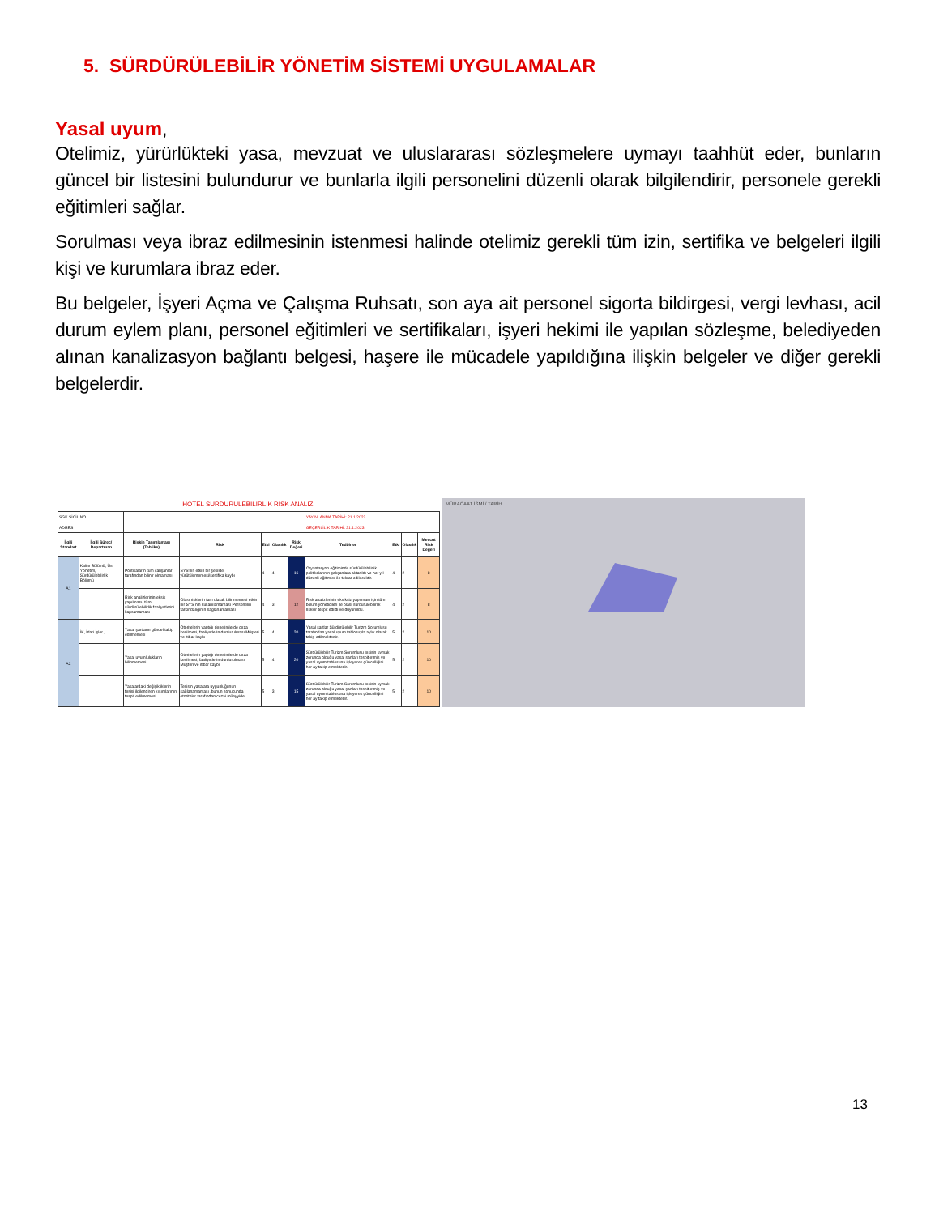5. SÜRDÜRÜLEBİLİR YÖNETİM SİSTEMİ UYGULAMALAR
Yasal uyum
,
Otelimiz, yürürlükteki yasa, mevzuat ve uluslararası sözleşmelere uymayı taahhüt eder, bunların güncel bir listesini bulundurur ve bunlarla ilgili personelini düzenli olarak bilgilendirir, personele gerekli eğitimleri sağlar.
Sorulması veya ibraz edilmesinin istenmesi halinde otelimiz gerekli tüm izin, sertifika ve belgeleri ilgili kişi ve kurumlara ibraz eder.
Bu belgeler, İşyeri Açma ve Çalışma Ruhsatı, son aya ait personel sigorta bildirgesi, vergi levhası, acil durum eylem planı, personel eğitimleri ve sertifikaları, işyeri hekimi ile yapılan sözleşme, belediyeden alınan kanalizasyon bağlantı belgesi, haşere ile mücadele yapıldığına ilişkin belgeler ve diğer gerekli belgelerdir.
| HOTEL SURDURULEBILIRLIK RISK ANALIZI | | | | | | | | | | |
| SGK SİCİL NO | | | | | | | YAYINLANMA TARİHİ: 21.1.2023 | | | |
| ADRES | | | | | | | GEÇERLİLİK TARİHİ: 21.1.2023 | | | |
| İlgili Standart | İlgili Süreç/ Departman | Riskin Tanımlaması (Tehlike) | Risk | Etki | Olasılık | Risk Değeri | Tedbirler | Etki | Olasılık | Mevcut Risk Değeri |
| A1 | Kalite Bölümü, Üst Yönetim, Sürdürülebilirlik Bölümü | Politikaların tüm çalışanlar tarafından bilinir olmaması | SYS'nin etkin bir şekilde yürütülememesi/sertifika kaybı | 4 | 4 | 16 | Oryantasyon eğitiminde sürdürülebilirlik politikalarının çalışanlara aktarıldı ve her yıl düzenli eğitimler ile tekrar edilecektir. | 4 | 2 | 8 |
| | | Risk analizlerinin eksik yapılması/ tüm sürdürülebilirlik faaliyetlerini kapsamaması | Olası risklerin tam olarak bilinmemesi etkin bir SYS nin kullanılamaması Personelin farkındalığının sağlanamaması | 4 | 3 | 12 | Risk analizlerinin eksiksiz yapılması için tüm bölüm yöneticileri ile olası sürdürülebilirlik riskler tespit edildi ve duyuruldu. | 4 | 2 | 8 |
| A2 | İK, İdari İşler , | Yasal şartların güncel takip edilmemesi | Otoritelerin yaptığı denetimlerde ceza kesilmesi, faaliyetlerin durdurulması Müşteri ve itibar kaybı | 5 | 4 | 20 | Yasal şartlar Sürdürülebilir Turizm Sorumlusu tarafından yasal uyum tablosuyla aylık olarak takip edilmektedir. | 5 | 2 | 10 |
| | | Yasal uyumlulukların bilinmemesi | Otoritelerin yaptığı denetimlerde ceza kesilmesi, faaliyetlerin durdurulması. Müşteri ve itibar kaybı | 5 | 4 | 20 | Sürdürülebilir Turizm Sorumlusu tesisin uymak zorunda olduğu yasal şartları tespit etmiş ve yasal uyum tablosuna işleyerek güncelliğini her ay takip etmektedir. | 5 | 2 | 10 |
| | | Yasalardaki değişikliklerin tesisi ilgilendiren kısımlarının tespit edilmemesi | Tesisin yasalara uygunluğunun sağlanamaması ,bunun sonucunda otoriteler tarafından cezai müeyyide | 5 | 3 | 15 | Sürdürülebilir Turizm Sorumlusu tesisin uymak zorunda olduğu yasal şartları tespit etmiş ve yasal uyum tablosuna işleyerek güncelliğini her ay takip etmektedir. | 5 | 2 | 10 |
MÜRACAAT İSMİ / TARİH
13